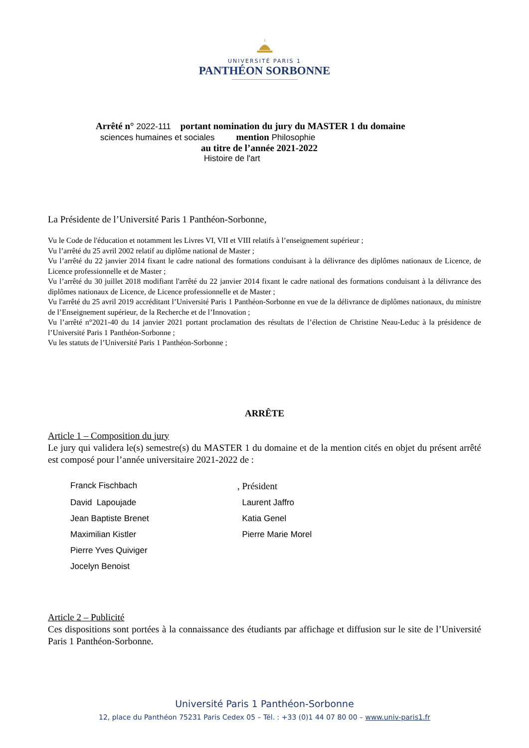UNIVERSITÉ PARIS 1
PANTHÉON SORBONNE
Arrêté n° 2022-111 portant nomination du jury du MASTER 1 du domaine
sciences humaines et sociales mention Philosophie
au titre de l’année 2021-2022
Histoire de l'art
La Présidente de l’Université Paris 1 Panthéon-Sorbonne,
Vu le Code de l'éducation et notamment les Livres VI, VII et VIII relatifs à l’enseignement supérieur ;
Vu l’arrêté du 25 avril 2002 relatif au diplôme national de Master ;
Vu l’arrêté du 22 janvier 2014 fixant le cadre national des formations conduisant à la délivrance des diplômes nationaux de Licence, de Licence professionnelle et de Master ;
Vu l’arrêté du 30 juillet 2018 modifiant l'arrêté du 22 janvier 2014 fixant le cadre national des formations conduisant à la délivrance des diplômes nationaux de Licence, de Licence professionnelle et de Master ;
Vu l'arrêté du 25 avril 2019 accréditant l’Université Paris 1 Panthéon-Sorbonne en vue de la délivrance de diplômes nationaux, du ministre de l’Enseignement supérieur, de la Recherche et de l’Innovation ;
Vu l’arrêté n°2021-40 du 14 janvier 2021 portant proclamation des résultats de l’élection de Christine Neau-Leduc à la présidence de l’Université Paris 1 Panthéon-Sorbonne ;
Vu les statuts de l’Université Paris 1 Panthéon-Sorbonne ;
ARRÊTE
Article 1 – Composition du jury
Le jury qui validera le(s) semestre(s) du MASTER 1 du domaine et de la mention cités en objet du présent arrêté est composé pour l’année universitaire 2021-2022 de :
Franck Fischbach
, Président
David Lapoujade
Laurent Jaffro
Jean Baptiste Brenet
Katia Genel
Maximilian Kistler
Pierre Marie Morel
Pierre Yves Quiviger
Jocelyn Benoist
Article 2 – Publicité
Ces dispositions sont portées à la connaissance des étudiants par affichage et diffusion sur le site de l’Université Paris 1 Panthéon-Sorbonne.
Université Paris 1 Panthéon-Sorbonne
12, place du Panthéon 75231 Paris Cedex 05 – Tél. : +33 (0)1 44 07 80 00 – www.univ-paris1.fr